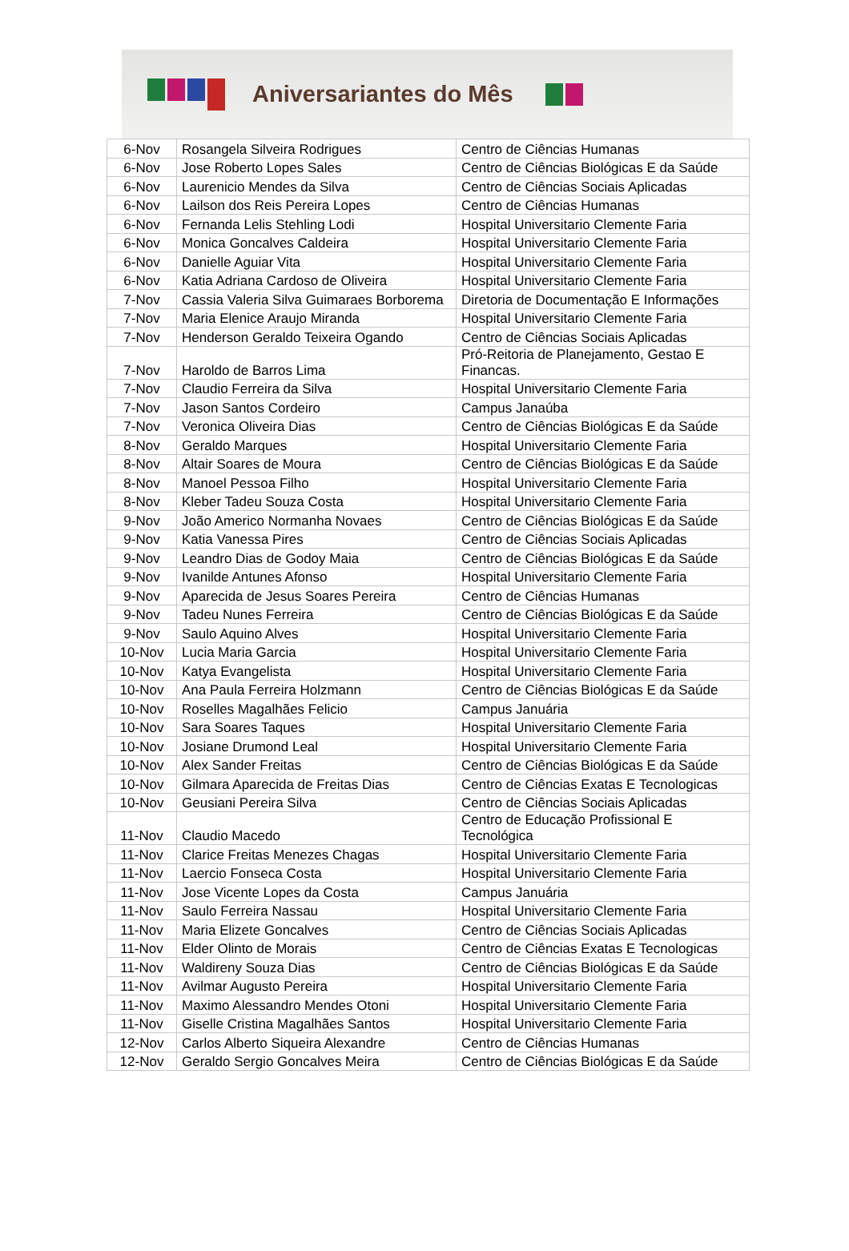Aniversariantes do Mês
| 6-Nov | Rosangela Silveira Rodrigues | Centro de Ciências Humanas |
| 6-Nov | Jose Roberto Lopes Sales | Centro de Ciências Biológicas E da Saúde |
| 6-Nov | Laurenicio Mendes da Silva | Centro de Ciências Sociais Aplicadas |
| 6-Nov | Lailson dos Reis Pereira Lopes | Centro de Ciências Humanas |
| 6-Nov | Fernanda Lelis Stehling Lodi | Hospital Universitario Clemente Faria |
| 6-Nov | Monica Goncalves Caldeira | Hospital Universitario Clemente Faria |
| 6-Nov | Danielle Aguiar Vita | Hospital Universitario Clemente Faria |
| 6-Nov | Katia Adriana Cardoso de Oliveira | Hospital Universitario Clemente Faria |
| 7-Nov | Cassia Valeria Silva Guimaraes Borborema | Diretoria de Documentação E Informações |
| 7-Nov | Maria Elenice Araujo Miranda | Hospital Universitario Clemente Faria |
| 7-Nov | Henderson Geraldo Teixeira Ogando | Centro de Ciências Sociais Aplicadas |
| 7-Nov | Haroldo de Barros Lima | Pró-Reitoria de Planejamento, Gestao E Financas. |
| 7-Nov | Claudio Ferreira da Silva | Hospital Universitario Clemente Faria |
| 7-Nov | Jason Santos Cordeiro | Campus Janaúba |
| 7-Nov | Veronica Oliveira Dias | Centro de Ciências Biológicas E da Saúde |
| 8-Nov | Geraldo Marques | Hospital Universitario Clemente Faria |
| 8-Nov | Altair Soares de Moura | Centro de Ciências Biológicas E da Saúde |
| 8-Nov | Manoel Pessoa Filho | Hospital Universitario Clemente Faria |
| 8-Nov | Kleber Tadeu Souza Costa | Hospital Universitario Clemente Faria |
| 9-Nov | João Americo Normanha Novaes | Centro de Ciências Biológicas E da Saúde |
| 9-Nov | Katia Vanessa Pires | Centro de Ciências Sociais Aplicadas |
| 9-Nov | Leandro Dias de Godoy Maia | Centro de Ciências Biológicas E da Saúde |
| 9-Nov | Ivanilde Antunes Afonso | Hospital Universitario Clemente Faria |
| 9-Nov | Aparecida de Jesus Soares Pereira | Centro de Ciências Humanas |
| 9-Nov | Tadeu Nunes Ferreira | Centro de Ciências Biológicas E da Saúde |
| 9-Nov | Saulo Aquino Alves | Hospital Universitario Clemente Faria |
| 10-Nov | Lucia Maria Garcia | Hospital Universitario Clemente Faria |
| 10-Nov | Katya Evangelista | Hospital Universitario Clemente Faria |
| 10-Nov | Ana Paula Ferreira Holzmann | Centro de Ciências Biológicas E da Saúde |
| 10-Nov | Roselles Magalhães Felicio | Campus Januária |
| 10-Nov | Sara Soares Taques | Hospital Universitario Clemente Faria |
| 10-Nov | Josiane Drumond Leal | Hospital Universitario Clemente Faria |
| 10-Nov | Alex Sander Freitas | Centro de Ciências Biológicas E da Saúde |
| 10-Nov | Gilmara Aparecida de Freitas Dias | Centro de Ciências Exatas E Tecnologicas |
| 10-Nov | Geusiani Pereira Silva | Centro de Ciências Sociais Aplicadas |
| 11-Nov | Claudio Macedo | Centro de Educação Profissional E Tecnológica |
| 11-Nov | Clarice Freitas Menezes Chagas | Hospital Universitario Clemente Faria |
| 11-Nov | Laercio Fonseca Costa | Hospital Universitario Clemente Faria |
| 11-Nov | Jose Vicente Lopes da Costa | Campus Januária |
| 11-Nov | Saulo Ferreira Nassau | Hospital Universitario Clemente Faria |
| 11-Nov | Maria Elizete Goncalves | Centro de Ciências Sociais Aplicadas |
| 11-Nov | Elder Olinto de Morais | Centro de Ciências Exatas E Tecnologicas |
| 11-Nov | Waldireny Souza Dias | Centro de Ciências Biológicas E da Saúde |
| 11-Nov | Avilmar Augusto Pereira | Hospital Universitario Clemente Faria |
| 11-Nov | Maximo Alessandro Mendes Otoni | Hospital Universitario Clemente Faria |
| 11-Nov | Giselle Cristina Magalhães Santos | Hospital Universitario Clemente Faria |
| 12-Nov | Carlos Alberto Siqueira Alexandre | Centro de Ciências Humanas |
| 12-Nov | Geraldo Sergio Goncalves Meira | Centro de Ciências Biológicas E da Saúde |